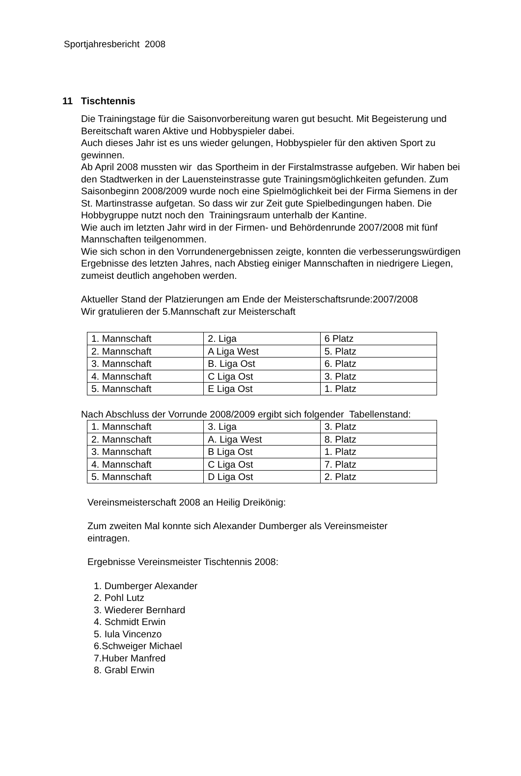Sportjahresbericht 2008
11 Tischtennis
Die Trainingstage für die Saisonvorbereitung waren gut besucht. Mit Begeisterung und Bereitschaft waren Aktive und Hobbyspieler dabei.
Auch dieses Jahr ist es uns wieder gelungen, Hobbyspieler für den aktiven Sport zu gewinnen.
Ab April 2008 mussten wir das Sportheim in der Firstalmstrasse aufgeben. Wir haben bei den Stadtwerken in der Lauensteinstrasse gute Trainingsmöglichkeiten gefunden. Zum Saisonbeginn 2008/2009 wurde noch eine Spielmöglichkeit bei der Firma Siemens in der St. Martinstrasse aufgetan. So dass wir zur Zeit gute Spielbedingungen haben. Die Hobbygruppe nutzt noch den Trainingsraum unterhalb der Kantine.
Wie auch im letzten Jahr wird in der Firmen- und Behördenrunde 2007/2008 mit fünf Mannschaften teilgenommen.
Wie sich schon in den Vorrundenergebnissen zeigte, konnten die verbesserungswürdigen Ergebnisse des letzten Jahres, nach Abstieg einiger Mannschaften in niedrigere Liegen, zumeist deutlich angehoben werden.
Aktueller Stand der Platzierungen am Ende der Meisterschaftsrunde:2007/2008
Wir gratulieren der 5.Mannschaft zur Meisterschaft
| 1. Mannschaft | 2. Liga | 6 Platz |
| 2. Mannschaft | A Liga West | 5. Platz |
| 3. Mannschaft | B. Liga Ost | 6. Platz |
| 4. Mannschaft | C Liga Ost | 3. Platz |
| 5. Mannschaft | E Liga Ost | 1. Platz |
Nach Abschluss der Vorrunde 2008/2009 ergibt sich folgender Tabellenstand:
| 1. Mannschaft | 3. Liga | 3. Platz |
| 2. Mannschaft | A. Liga West | 8. Platz |
| 3. Mannschaft | B Liga Ost | 1. Platz |
| 4. Mannschaft | C Liga Ost | 7. Platz |
| 5. Mannschaft | D Liga Ost | 2. Platz |
Vereinsmeisterschaft 2008 an Heilig Dreikönig:
Zum zweiten Mal konnte sich Alexander Dumberger als Vereinsmeister eintragen.
Ergebnisse Vereinsmeister Tischtennis 2008:
1. Dumberger Alexander
2. Pohl Lutz
3. Wiederer Bernhard
4. Schmidt Erwin
5. Iula Vincenzo
6.Schweiger Michael
7.Huber Manfred
8. Grabl Erwin